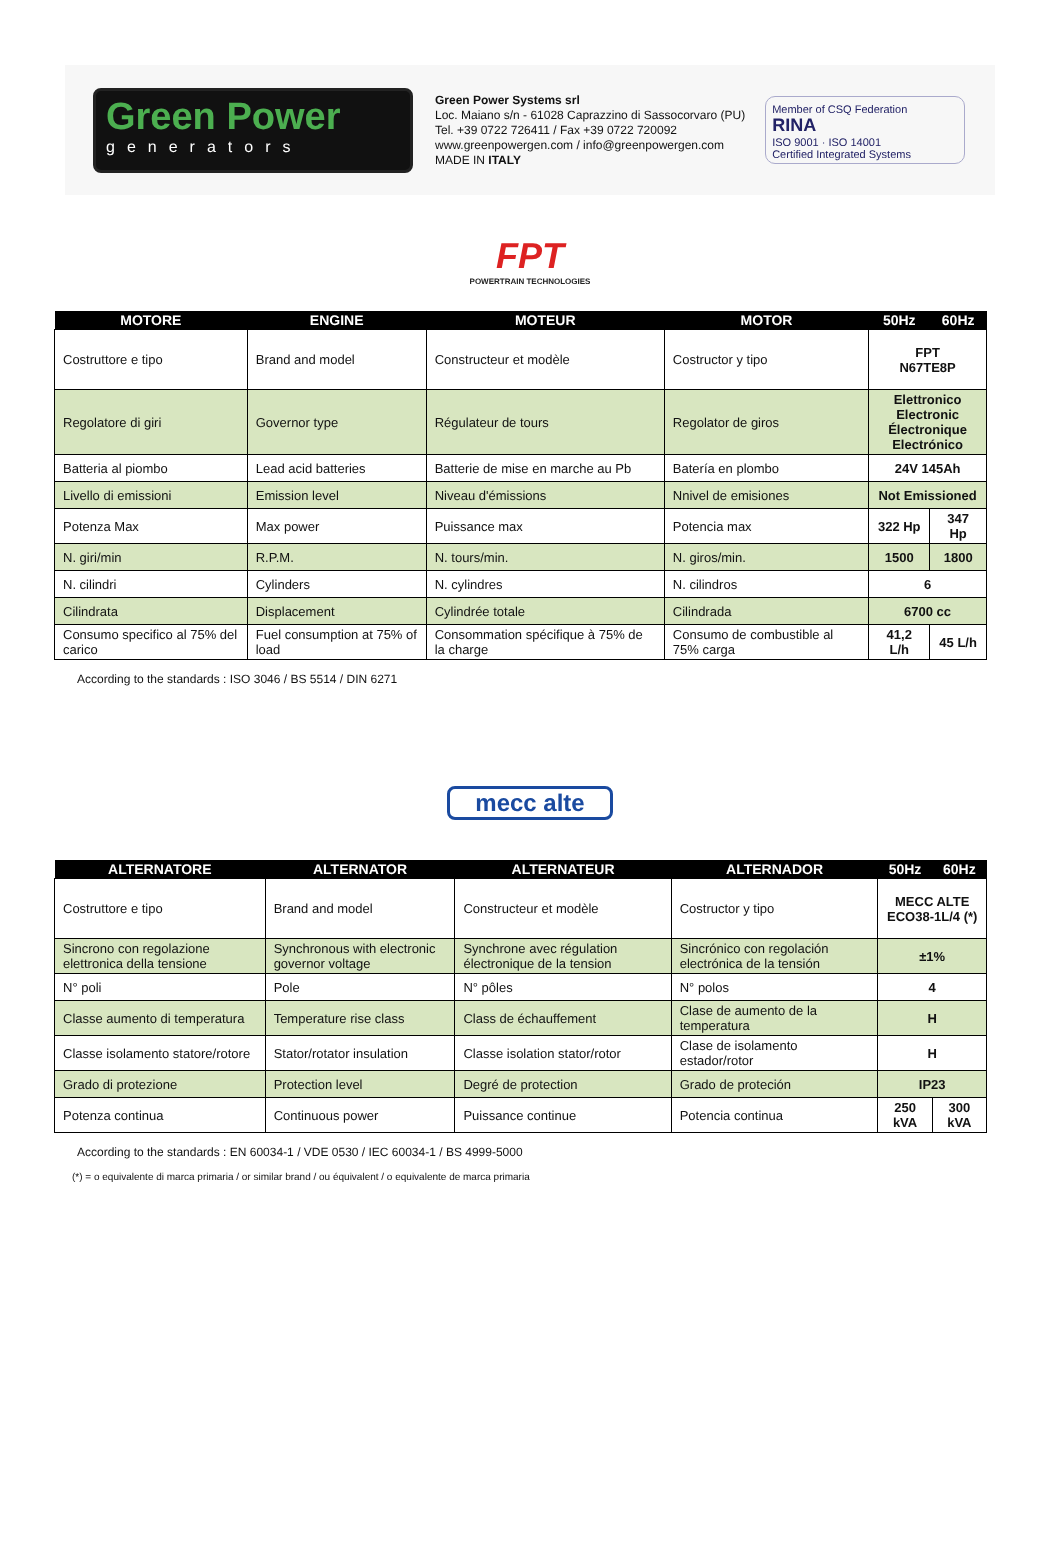Green Power
generators
Green Power Systems srl
Loc. Maiano s/n - 61028 Caprazzino di Sassocorvaro (PU)
Tel. +39 0722 726411 / Fax +39 0722 720092
www.greenpowergen.com / info@greenpowergen.com
MADE IN ITALY
Member of CSQ Federation
RINA
ISO 9001 · ISO 14001
Certified Integrated Systems
FPT
POWERTRAIN TECHNOLOGIES
| MOTORE | ENGINE | MOTEUR | MOTOR | 50Hz | 60Hz |
| --- | --- | --- | --- | --- | --- |
| Costruttore e tipo | Brand and model | Constructeur et modèle | Costructor y tipo | FPT N67TE8P | |
| Regolatore di giri | Governor type | Régulateur de tours | Regolator de giros | Elettronico Electronic Électronique Electrónico | |
| Batteria al piombo | Lead acid batteries | Batterie de mise en marche au Pb | Batería en plombo | 24V 145Ah | |
| Livello di emissioni | Emission level | Niveau d'émissions | Nnivel de emisiones | Not Emissioned | |
| Potenza Max | Max power | Puissance max | Potencia max | 322 Hp | 347 Hp |
| N. giri/min | R.P.M. | N. tours/min. | N. giros/min. | 1500 | 1800 |
| N. cilindri | Cylinders | N. cylindres | N. cilindros | 6 | |
| Cilindrata | Displacement | Cylindrée totale | Cilindrada | 6700 cc | |
| Consumo specifico al 75% del carico | Fuel consumption at 75% of load | Consommation spécifique à 75% de la charge | Consumo de combustible al 75% carga | 41,2 L/h | 45 L/h |
According to the standards : ISO 3046 / BS 5514 / DIN 6271
mecc alte
| ALTERNATORE | ALTERNATOR | ALTERNATEUR | ALTERNADOR | 50Hz | 60Hz |
| --- | --- | --- | --- | --- | --- |
| Costruttore e tipo | Brand and model | Constructeur et modèle | Costructor y tipo | MECC ALTE ECO38-1L/4 (*) | |
| Sincrono con regolazione elettronica della tensione | Synchronous with electronic governor voltage | Synchrone avec régulation électronique de la tension | Sincrónico con regolación electrónica de la tensión | ±1% | |
| N° poli | Pole | N° pôles | N° polos | 4 | |
| Classe aumento di temperatura | Temperature rise class | Class de échauffement | Clase de aumento de la temperatura | H | |
| Classe isolamento statore/rotore | Stator/rotator insulation | Classe isolation stator/rotor | Clase de isolamento estador/rotor | H | |
| Grado di protezione | Protection level | Degré de protection | Grado de proteción | IP23 | |
| Potenza continua | Continuous power | Puissance continue | Potencia continua | 250 kVA | 300 kVA |
According to the standards : EN 60034-1 / VDE 0530 / IEC 60034-1 / BS 4999-5000
(*) = o equivalente di marca primaria / or similar brand / ou équivalent / o equivalente de marca primaria